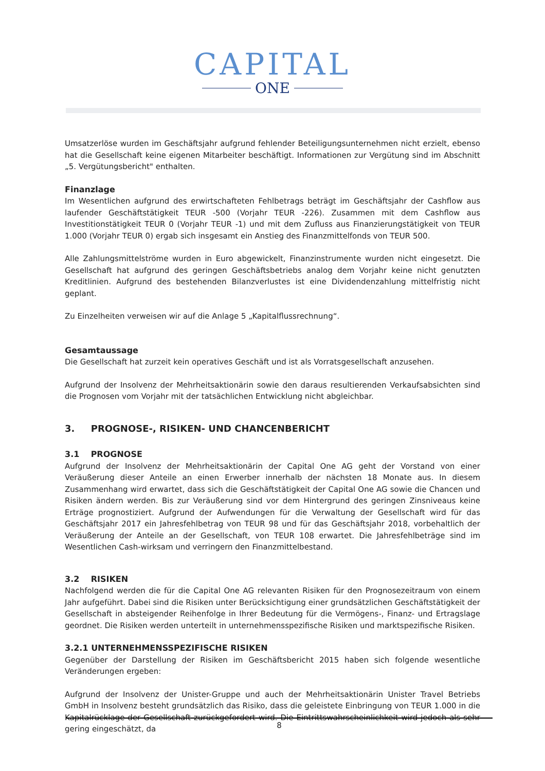CAPITAL
ONE
Umsatzerlöse wurden im Geschäftsjahr aufgrund fehlender Beteiligungsunternehmen nicht erzielt, ebenso hat die Gesellschaft keine eigenen Mitarbeiter beschäftigt. Informationen zur Vergütung sind im Abschnitt „5. Vergütungs­bericht" enthalten.
Finanzlage
Im Wesentlichen aufgrund des erwirtschafteten Fehlbetrags beträgt im Geschäftsjahr der Cashflow aus laufender Geschäftstätigkeit TEUR -500 (Vorjahr TEUR -226). Zusammen mit dem Cashflow aus Investitionstätigkeit TEUR 0 (Vorjahr TEUR -1) und mit dem Zufluss aus Finanzierungstätigkeit von TEUR 1.000 (Vorjahr TEUR 0) ergab sich insgesamt ein Anstieg des Finanzmittelfonds von TEUR 500.
Alle Zahlungsmittelströme wurden in Euro abgewickelt, Finanzinstrumente wurden nicht eingesetzt. Die Gesellschaft hat aufgrund des geringen Geschäftsbetriebs analog dem Vorjahr keine nicht genutzten Kreditlinien. Aufgrund des bestehenden Bilanzverlustes ist eine Dividendenzahlung mittelfristig nicht geplant.
Zu Einzelheiten verweisen wir auf die Anlage 5 „Kapitalflussrechnung“.
Gesamtaussage
Die Gesellschaft hat zurzeit kein operatives Geschäft und ist als Vorratsgesellschaft anzusehen.
Aufgrund der Insolvenz der Mehrheitsaktionärin sowie den daraus resultierenden Verkaufsabsichten sind die Prog­nosen vom Vorjahr mit der tatsächlichen Entwicklung nicht abgleichbar.
3. PROGNOSE-, RISIKEN- UND CHANCENBERICHT
3.1 PROGNOSE
Aufgrund der Insolvenz der Mehrheitsaktionärin der Capital One AG geht der Vorstand von einer Veräußerung dieser Anteile an einen Erwerber innerhalb der nächsten 18 Monate aus. In diesem Zusammenhang wird erwartet, dass sich die Geschäftstätigkeit der Capital One AG sowie die Chancen und Risiken ändern werden. Bis zur Veräußerung sind vor dem Hintergrund des geringen Zinsniveaus keine Erträge prognostiziert. Aufgrund der Aufwendungen für die Verwaltung der Gesellschaft wird für das Geschäftsjahr 2017 ein Jahresfehlbetrag von TEUR 98 und für das Geschäftsjahr 2018, vorbehaltlich der Veräußerung der Anteile an der Gesellschaft, von TEUR 108 erwartet. Die Jahresfehlbeträge sind im Wesentlichen Cash-wirksam und verringern den Finanzmittelbestand.
3.2 RISIKEN
Nachfolgend werden die für die Capital One AG relevanten Risiken für den Prognosezeitraum von einem Jahr auf­geführt. Dabei sind die Risiken unter Berücksichtigung einer grundsätzlichen Geschäftstätigkeit der Gesellschaft in absteigender Reihenfolge in Ihrer Bedeutung für die Vermögens-, Finanz- und Ertragslage geordnet. Die Risiken werden unterteilt in unternehmensspezifische Risiken und marktspezifische Risiken.
3.2.1 UNTERNEHMENSSPEZIFISCHE RISIKEN
Gegenüber der Darstellung der Risiken im Geschäftsbericht 2015 haben sich folgende wesentliche Veränderungen ergeben:
Aufgrund der Insolvenz der Unister-Gruppe und auch der Mehrheitsaktionärin Unister Travel Betriebs GmbH in Insolvenz besteht grundsätzlich das Risiko, dass die geleistete Einbringung von TEUR 1.000 in die Kapitalrücklage der Gesellschaft zurückgefordert wird. Die Eintrittswahrscheinlichkeit wird jedoch als sehr gering eingeschätzt, da
8